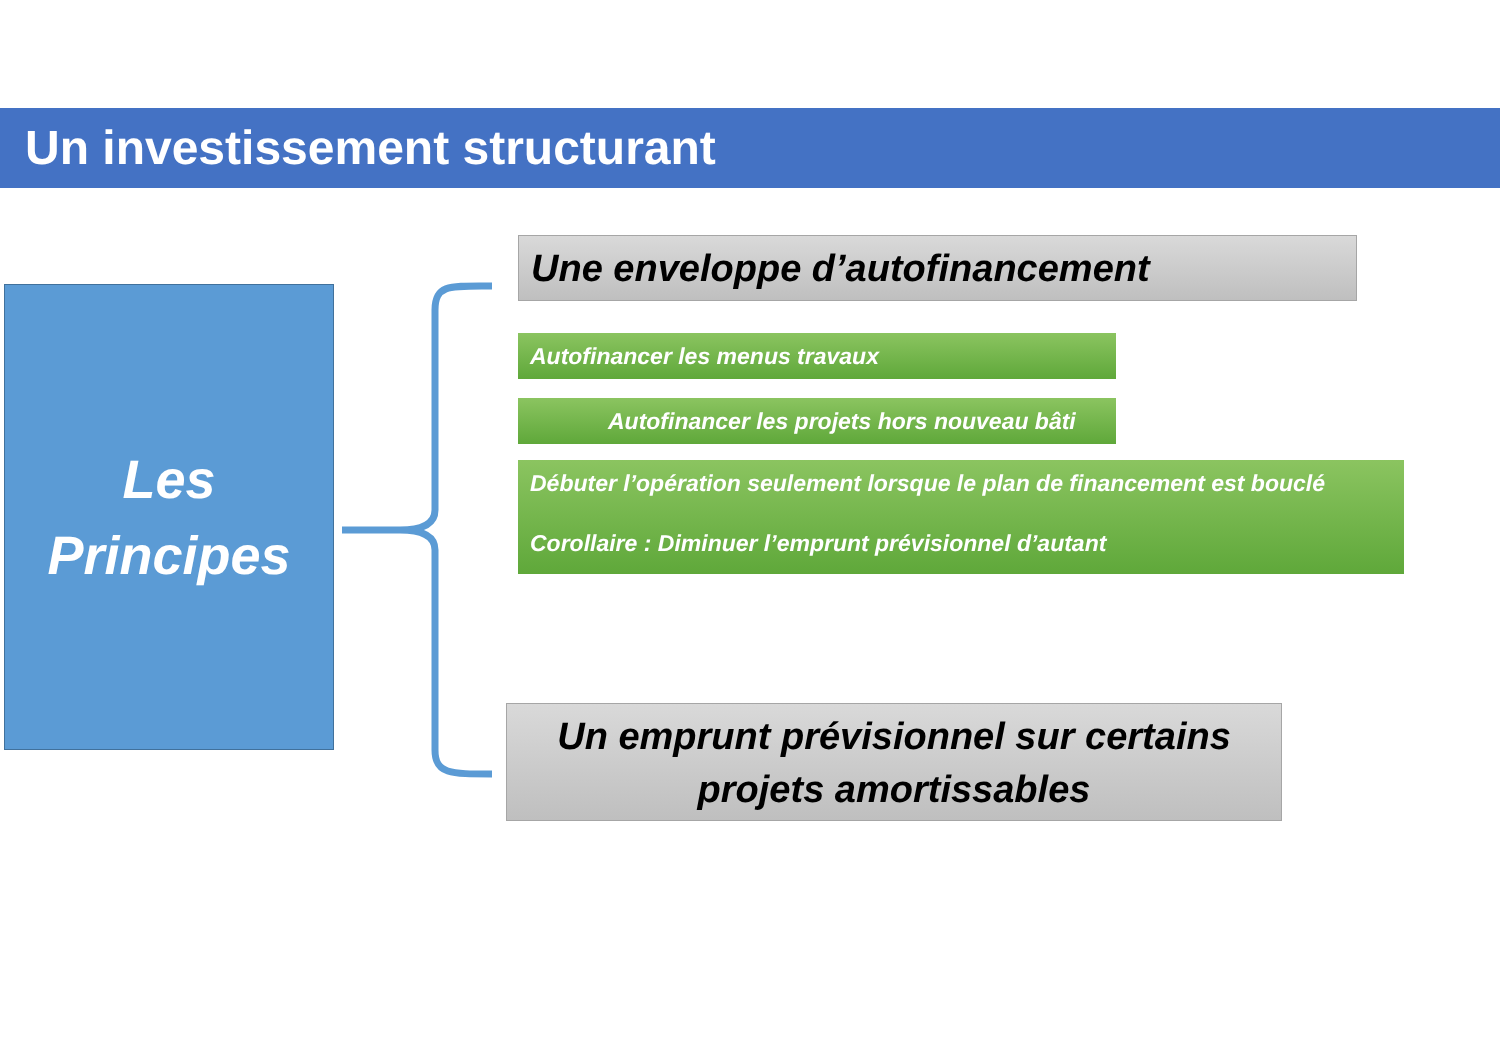Un investissement structurant
Les
Principes
Une enveloppe d’autofinancement
Autofinancer les menus travaux
Autofinancer les projets hors nouveau bâti
Débuter l’opération seulement lorsque le plan de financement est bouclé
Corollaire : Diminuer l’emprunt prévisionnel d’autant
Un emprunt prévisionnel sur certains
projets amortissables